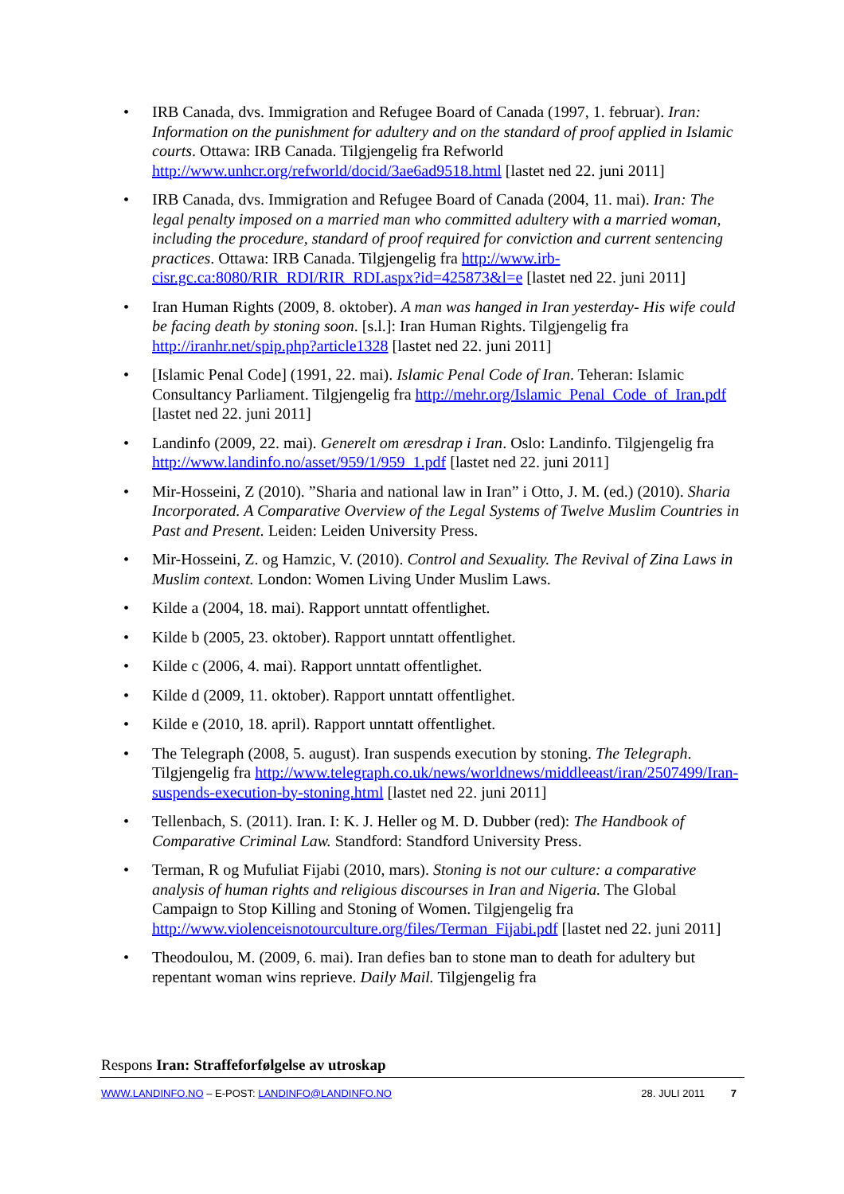• IRB Canada, dvs. Immigration and Refugee Board of Canada (1997, 1. februar). Iran: Information on the punishment for adultery and on the standard of proof applied in Islamic courts. Ottawa: IRB Canada. Tilgjengelig fra Refworld http://www.unhcr.org/refworld/docid/3ae6ad9518.html [lastet ned 22. juni 2011]
• IRB Canada, dvs. Immigration and Refugee Board of Canada (2004, 11. mai). Iran: The legal penalty imposed on a married man who committed adultery with a married woman, including the procedure, standard of proof required for conviction and current sentencing practices. Ottawa: IRB Canada. Tilgjengelig fra http://www.irb-cisr.gc.ca:8080/RIR_RDI/RIR_RDI.aspx?id=425873&l=e [lastet ned 22. juni 2011]
• Iran Human Rights (2009, 8. oktober). A man was hanged in Iran yesterday- His wife could be facing death by stoning soon. [s.l.]: Iran Human Rights. Tilgjengelig fra http://iranhr.net/spip.php?article1328 [lastet ned 22. juni 2011]
• [Islamic Penal Code] (1991, 22. mai). Islamic Penal Code of Iran. Teheran: Islamic Consultancy Parliament. Tilgjengelig fra http://mehr.org/Islamic_Penal_Code_of_Iran.pdf [lastet ned 22. juni 2011]
• Landinfo (2009, 22. mai). Generelt om æresdrap i Iran. Oslo: Landinfo. Tilgjengelig fra http://www.landinfo.no/asset/959/1/959_1.pdf [lastet ned 22. juni 2011]
• Mir-Hosseini, Z (2010). ”Sharia and national law in Iran” i Otto, J. M. (ed.) (2010). Sharia Incorporated. A Comparative Overview of the Legal Systems of Twelve Muslim Countries in Past and Present. Leiden: Leiden University Press.
• Mir-Hosseini, Z. og Hamzic, V. (2010). Control and Sexuality. The Revival of Zina Laws in Muslim context. London: Women Living Under Muslim Laws.
• Kilde a (2004, 18. mai). Rapport unntatt offentlighet.
• Kilde b (2005, 23. oktober). Rapport unntatt offentlighet.
• Kilde c (2006, 4. mai). Rapport unntatt offentlighet.
• Kilde d (2009, 11. oktober). Rapport unntatt offentlighet.
• Kilde e (2010, 18. april). Rapport unntatt offentlighet.
• The Telegraph (2008, 5. august). Iran suspends execution by stoning. The Telegraph. Tilgjengelig fra http://www.telegraph.co.uk/news/worldnews/middleeast/iran/2507499/Iran-suspends-execution-by-stoning.html [lastet ned 22. juni 2011]
• Tellenbach, S. (2011). Iran. I: K. J. Heller og M. D. Dubber (red): The Handbook of Comparative Criminal Law. Standford: Standford University Press.
• Terman, R og Mufuliat Fijabi (2010, mars). Stoning is not our culture: a comparative analysis of human rights and religious discourses in Iran and Nigeria. The Global Campaign to Stop Killing and Stoning of Women. Tilgjengelig fra http://www.violenceisnotourculture.org/files/Terman_Fijabi.pdf [lastet ned 22. juni 2011]
• Theodoulou, M. (2009, 6. mai). Iran defies ban to stone man to death for adultery but repentant woman wins reprieve. Daily Mail. Tilgjengelig fra
Respons Iran: Straffeforfølgelse av utroskap
WWW.LANDINFO.NO – E-POST: LANDINFO@LANDINFO.NO 28. JULI 2011 7